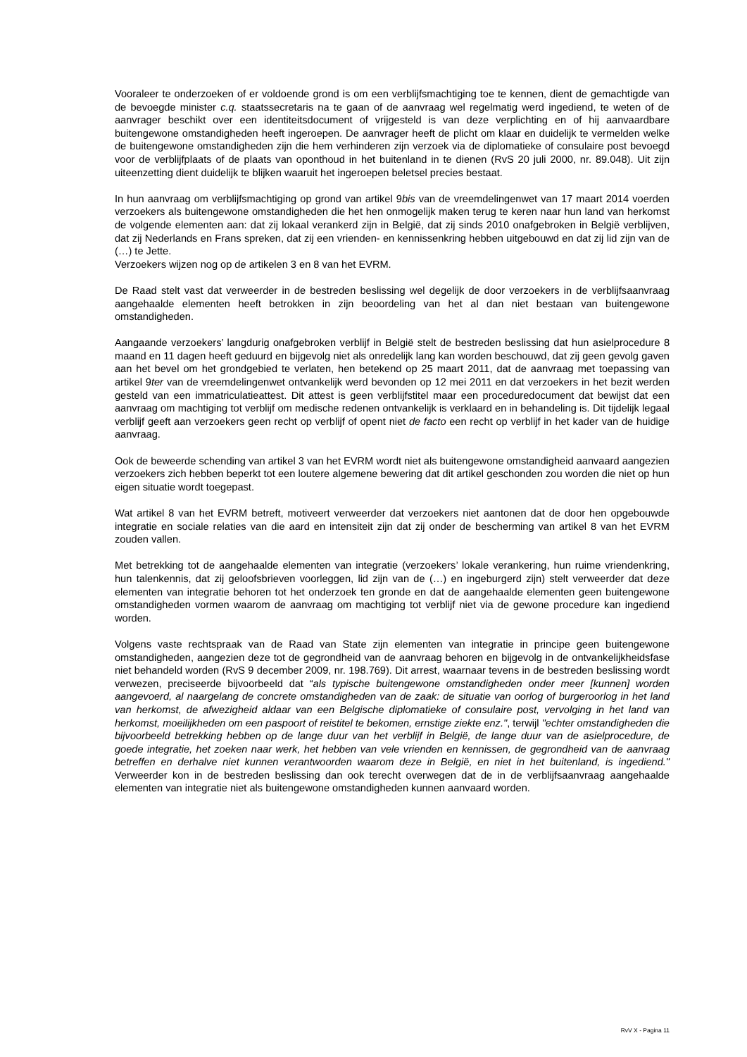Vooraleer te onderzoeken of er voldoende grond is om een verblijfsmachtiging toe te kennen, dient de gemachtigde van de bevoegde minister c.q. staatssecretaris na te gaan of de aanvraag wel regelmatig werd ingediend, te weten of de aanvrager beschikt over een identiteitsdocument of vrijgesteld is van deze verplichting en of hij aanvaardbare buitengewone omstandigheden heeft ingeroepen. De aanvrager heeft de plicht om klaar en duidelijk te vermelden welke de buitengewone omstandigheden zijn die hem verhinderen zijn verzoek via de diplomatieke of consulaire post bevoegd voor de verblijfplaats of de plaats van oponthoud in het buitenland in te dienen (RvS 20 juli 2000, nr. 89.048). Uit zijn uiteenzetting dient duidelijk te blijken waaruit het ingeroepen beletsel precies bestaat.
In hun aanvraag om verblijfsmachtiging op grond van artikel 9bis van de vreemdelingenwet van 17 maart 2014 voerden verzoekers als buitengewone omstandigheden die het hen onmogelijk maken terug te keren naar hun land van herkomst de volgende elementen aan: dat zij lokaal verankerd zijn in België, dat zij sinds 2010 onafgebroken in België verblijven, dat zij Nederlands en Frans spreken, dat zij een vrienden- en kennissenkring hebben uitgebouwd en dat zij lid zijn van de (…) te Jette.
Verzoekers wijzen nog op de artikelen 3 en 8 van het EVRM.
De Raad stelt vast dat verweerder in de bestreden beslissing wel degelijk de door verzoekers in de verblijfsaanvraag aangehaalde elementen heeft betrokken in zijn beoordeling van het al dan niet bestaan van buitengewone omstandigheden.
Aangaande verzoekers’ langdurig onafgebroken verblijf in België stelt de bestreden beslissing dat hun asielprocedure 8 maand en 11 dagen heeft geduurd en bijgevolg niet als onredelijk lang kan worden beschouwd, dat zij geen gevolg gaven aan het bevel om het grondgebied te verlaten, hen betekend op 25 maart 2011, dat de aanvraag met toepassing van artikel 9ter van de vreemdelingenwet ontvankelijk werd bevonden op 12 mei 2011 en dat verzoekers in het bezit werden gesteld van een immatriculatieattest. Dit attest is geen verblijfstitel maar een proceduredocument dat bewijst dat een aanvraag om machtiging tot verblijf om medische redenen ontvankelijk is verklaard en in behandeling is. Dit tijdelijk legaal verblijf geeft aan verzoekers geen recht op verblijf of opent niet de facto een recht op verblijf in het kader van de huidige aanvraag.
Ook de beweerde schending van artikel 3 van het EVRM wordt niet als buitengewone omstandigheid aanvaard aangezien verzoekers zich hebben beperkt tot een loutere algemene bewering dat dit artikel geschonden zou worden die niet op hun eigen situatie wordt toegepast.
Wat artikel 8 van het EVRM betreft, motiveert verweerder dat verzoekers niet aantonen dat de door hen opgebouwde integratie en sociale relaties van die aard en intensiteit zijn dat zij onder de bescherming van artikel 8 van het EVRM zouden vallen.
Met betrekking tot de aangehaalde elementen van integratie (verzoekers’ lokale verankering, hun ruime vriendenkring, hun talenkennis, dat zij geloofsbrieven voorleggen, lid zijn van de (…) en ingeburgerd zijn) stelt verweerder dat deze elementen van integratie behoren tot het onderzoek ten gronde en dat de aangehaalde elementen geen buitengewone omstandigheden vormen waarom de aanvraag om machtiging tot verblijf niet via de gewone procedure kan ingediend worden.
Volgens vaste rechtspraak van de Raad van State zijn elementen van integratie in principe geen buitengewone omstandigheden, aangezien deze tot de gegrondheid van de aanvraag behoren en bijgevolg in de ontvankelijkheidsfase niet behandeld worden (RvS 9 december 2009, nr. 198.769). Dit arrest, waarnaar tevens in de bestreden beslissing wordt verwezen, preciseerde bijvoorbeeld dat “als typische buitengewone omstandigheden onder meer [kunnen] worden aangevoerd, al naargelang de concrete omstandigheden van de zaak: de situatie van oorlog of burgeroorlog in het land van herkomst, de afwezigheid aldaar van een Belgische diplomatieke of consulaire post, vervolging in het land van herkomst, moeilijkheden om een paspoort of reistitel te bekomen, ernstige ziekte enz.", terwijl "echter omstandigheden die bijvoorbeeld betrekking hebben op de lange duur van het verblijf in België, de lange duur van de asielprocedure, de goede integratie, het zoeken naar werk, het hebben van vele vrienden en kennissen, de gegrondheid van de aanvraag betreffen en derhalve niet kunnen verantwoorden waarom deze in België, en niet in het buitenland, is ingediend." Verweerder kon in de bestreden beslissing dan ook terecht overwegen dat de in de verblijfsaanvraag aangehaalde elementen van integratie niet als buitengewone omstandigheden kunnen aanvaard worden.
RvV X - Pagina 11